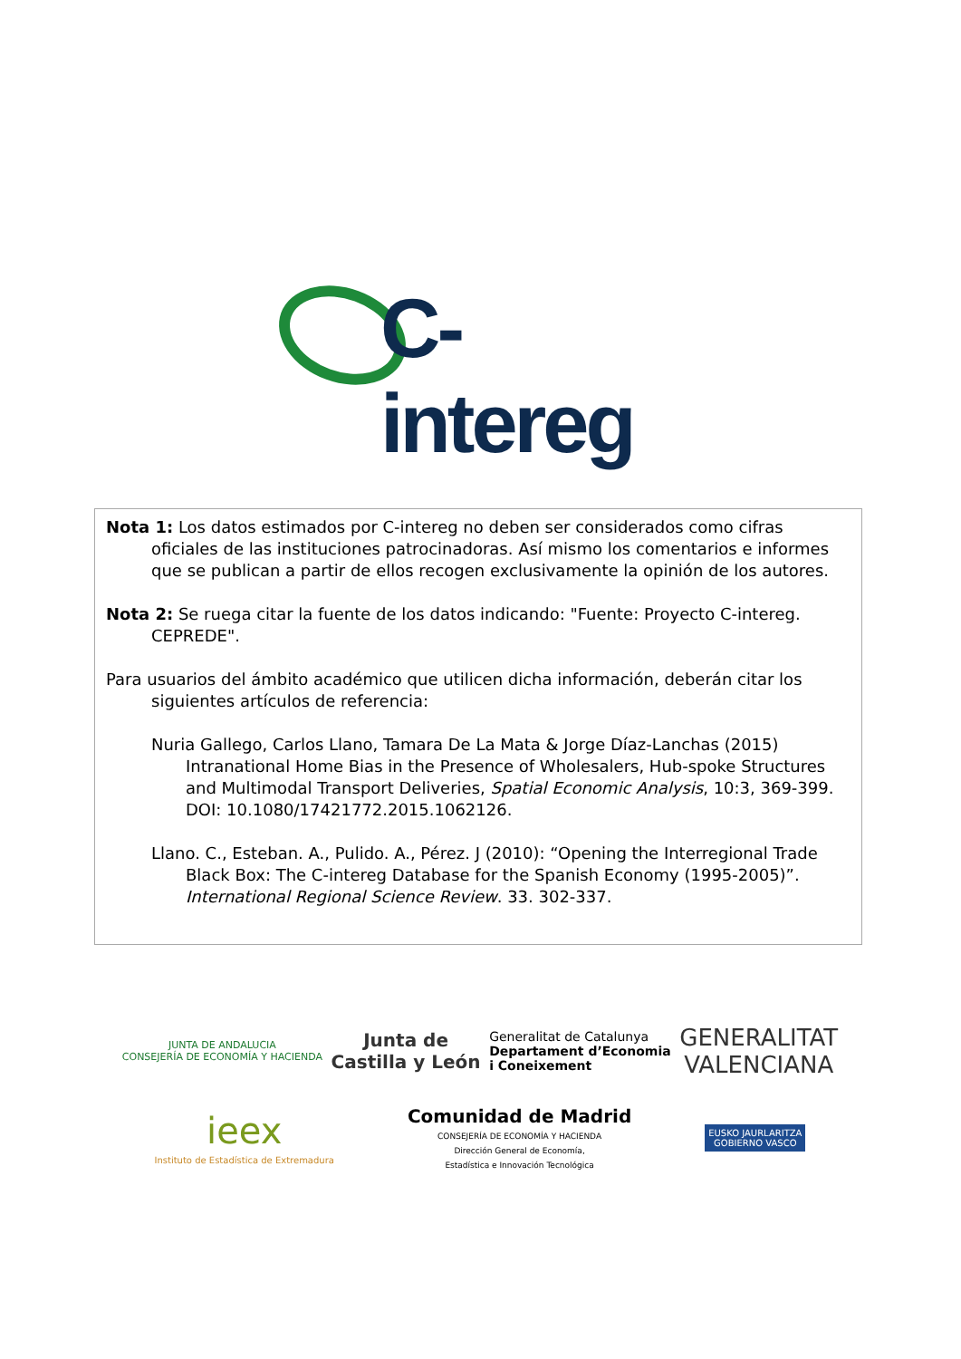C-intereg
Nota 1: Los datos estimados por C-intereg no deben ser considerados como cifras oficiales de las instituciones patrocinadoras. Así mismo los comentarios e informes que se publican a partir de ellos recogen exclusivamente la opinión de los autores.
Nota 2: Se ruega citar la fuente de los datos indicando: "Fuente: Proyecto C-intereg. CEPREDE".
Para usuarios del ámbito académico que utilicen dicha información, deberán citar los siguientes artículos de referencia:
Nuria Gallego, Carlos Llano, Tamara De La Mata & Jorge Díaz-Lanchas (2015) Intranational Home Bias in the Presence of Wholesalers, Hub-spoke Structures and Multimodal Transport Deliveries, Spatial Economic Analysis, 10:3, 369-399. DOI: 10.1080/17421772.2015.1062126.
Llano. C., Esteban. A., Pulido. A., Pérez. J (2010): “Opening the Interregional Trade Black Box: The C-intereg Database for the Spanish Economy (1995-2005)”. International Regional Science Review. 33. 302-337.
JUNTA DE ANDALUCIA
CONSEJERÍA DE ECONOMÍA Y HACIENDA
Junta de
Castilla y León
Generalitat de Catalunya
Departament d’Economia
i Coneixement
GENERALITAT
VALENCIANA
ieex
Instituto de Estadística de Extremadura
Comunidad de Madrid
CONSEJERÍA DE ECONOMÍA Y HACIENDA
Dirección General de Economía,
Estadística e Innovación Tecnológica
EUSKO JAURLARITZA
GOBIERNO VASCO